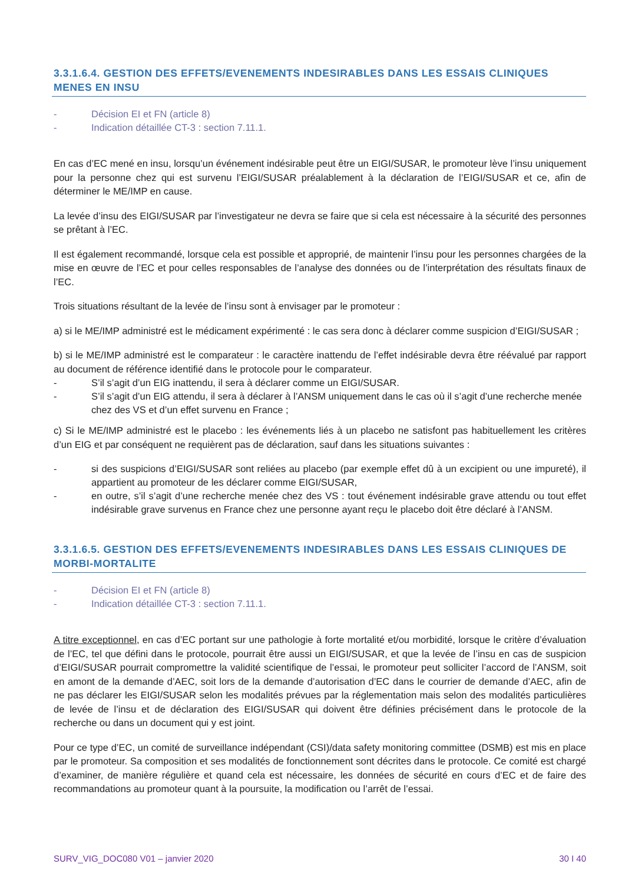3.3.1.6.4. GESTION DES EFFETS/EVENEMENTS INDESIRABLES DANS LES ESSAIS CLINIQUES MENES EN INSU
- Décision EI et FN (article 8)
- Indication détaillée CT-3 : section 7.11.1.
En cas d’EC mené en insu, lorsqu’un événement indésirable peut être un EIGI/SUSAR, le promoteur lève l’insu uniquement pour la personne chez qui est survenu l’EIGI/SUSAR préalablement à la déclaration de l’EIGI/SUSAR et ce, afin de déterminer le ME/IMP en cause.
La levée d’insu des EIGI/SUSAR par l’investigateur ne devra se faire que si cela est nécessaire à la sécurité des personnes se prêtant à l’EC.
Il est également recommandé, lorsque cela est possible et approprié, de maintenir l’insu pour les personnes chargées de la mise en œuvre de l’EC et pour celles responsables de l’analyse des données ou de l’interprétation des résultats finaux de l’EC.
Trois situations résultant de la levée de l’insu sont à envisager par le promoteur :
a) si le ME/IMP administré est le médicament expérimenté : le cas sera donc à déclarer comme suspicion d’EIGI/SUSAR ;
b) si le ME/IMP administré est le comparateur : le caractère inattendu de l’effet indésirable devra être réévalué par rapport au document de référence identifié dans le protocole pour le comparateur.
- S’il s’agit d’un EIG inattendu, il sera à déclarer comme un EIGI/SUSAR.
- S’il s’agit d’un EIG attendu, il sera à déclarer à l’ANSM uniquement dans le cas où il s’agit d’une recherche menée chez des VS et d’un effet survenu en France ;
c) Si le ME/IMP administré est le placebo : les événements liés à un placebo ne satisfont pas habituellement les critères d’un EIG et par conséquent ne requièrent pas de déclaration, sauf dans les situations suivantes :
- si des suspicions d’EIGI/SUSAR sont reliées au placebo (par exemple effet dû à un excipient ou une impureté), il appartient au promoteur de les déclarer comme EIGI/SUSAR,
- en outre, s’il s’agit d’une recherche menée chez des VS : tout événement indésirable grave attendu ou tout effet indésirable grave survenus en France chez une personne ayant reçu le placebo doit être déclaré à l’ANSM.
3.3.1.6.5. GESTION DES EFFETS/EVENEMENTS INDESIRABLES DANS LES ESSAIS CLINIQUES DE MORBI-MORTALITE
- Décision EI et FN (article 8)
- Indication détaillée CT-3 : section 7.11.1.
A titre exceptionnel, en cas d’EC portant sur une pathologie à forte mortalité et/ou morbidité, lorsque le critère d’évaluation de l’EC, tel que défini dans le protocole, pourrait être aussi un EIGI/SUSAR, et que la levée de l’insu en cas de suspicion d’EIGI/SUSAR pourrait compromettre la validité scientifique de l’essai, le promoteur peut solliciter l’accord de l’ANSM, soit en amont de la demande d’AEC, soit lors de la demande d’autorisation d’EC dans le courrier de demande d’AEC, afin de ne pas déclarer les EIGI/SUSAR selon les modalités prévues par la réglementation mais selon des modalités particulières de levée de l’insu et de déclaration des EIGI/SUSAR qui doivent être définies précisément dans le protocole de la recherche ou dans un document qui y est joint.
Pour ce type d’EC, un comité de surveillance indépendant (CSI)/data safety monitoring committee (DSMB) est mis en place par le promoteur. Sa composition et ses modalités de fonctionnement sont décrites dans le protocole. Ce comité est chargé d’examiner, de manière régulière et quand cela est nécessaire, les données de sécurité en cours d’EC et de faire des recommandations au promoteur quant à la poursuite, la modification ou l’arrêt de l’essai.
SURV_VIG_DOC080 V01 – janvier 2020 30 I 40